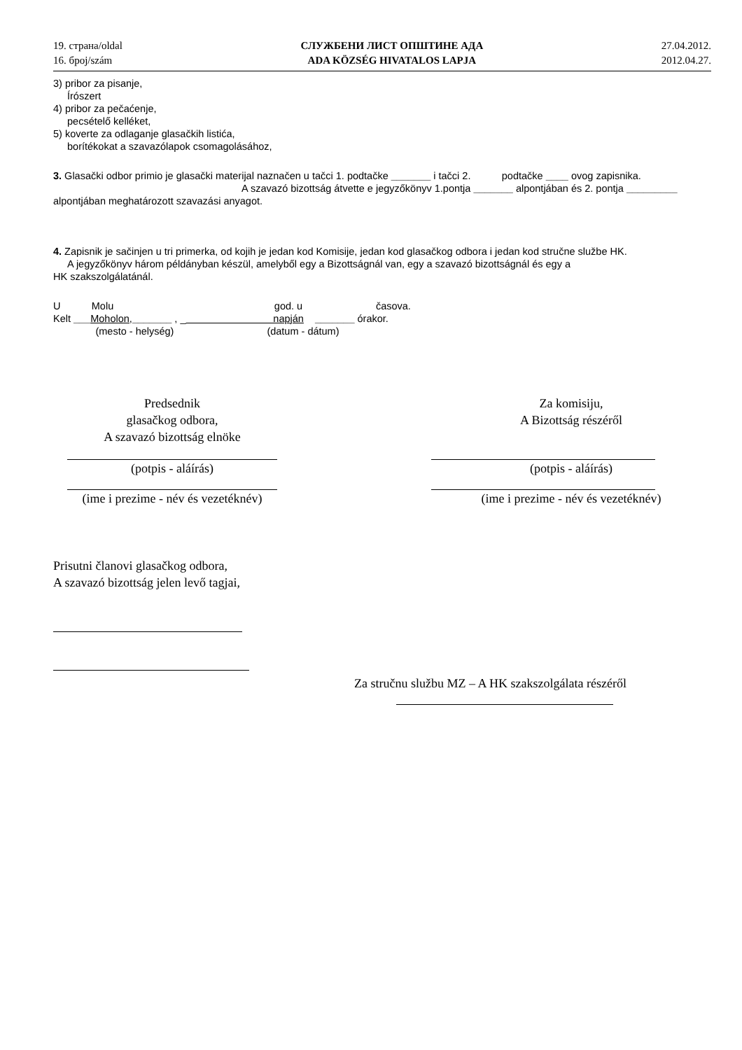19. страна/oldal
16. број/szám
СЛУЖБЕНИ ЛИСТ ОПШТИНЕ АДА
ADA KÖZSÉG HIVATALOS LAPJA
27.04.2012.
2012.04.27.
3) pribor za pisanje,
Írószert
4) pribor za pečaćenje,
pecsételő kelléket,
5) koverte za odlaganje glasačkih listića,
borítékokat a szavazólapok csomagolásához,
3. Glasački odbor primio je glasački materijal naznačen u tačci 1. podtačke _______ i tačci 2. podtačke ____ ovog zapisnika. A szavazó bizottság átvette e jegyzőkönyv 1.pontja _______ alpontjában és 2. pontja _________ alpontjában meghatározott szavazási anyagot.
4. Zapisnik je sačinjen u tri primerka, od kojih je jedan kod Komisije, jedan kod glasačkog odbora i jedan kod stručne službe HK.
A jegyzőkönyv három példányban készül, amelyből egy a Bizottságnál van, egy a szavazó bizottságnál és egy a
HK szakszolgálatánál.
U Molu god. u časova.
Kelt ___Moholon,_______ , _ napján _______ órakor.
(mesto - helység) (datum - dátum)
Predsednik
glasačkog odbora,
A szavazó bizottság elnöke
(potpis - aláírás)
(ime i prezime - név és vezetéknév)
Za komisiju,
A Bizottság részéről
(potpis - aláírás)
(ime i prezime - név és vezetéknév)
Prisutni članovi glasačkog odbora,
A szavazó bizottság jelen levő tagjai,
Za stručnu službu MZ – A HK szakszolgálata részéről